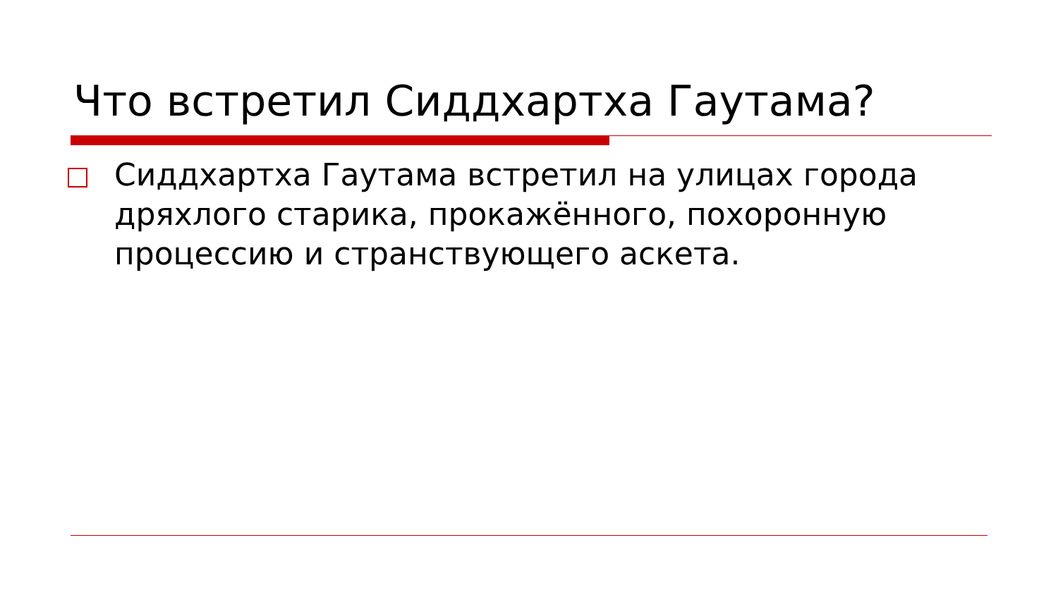Что встретил Сиддхартха Гаутама?
Сиддхартха Гаутама встретил на улицах города дряхлого старика, прокажённого, похоронную процессию и странствующего аскета.